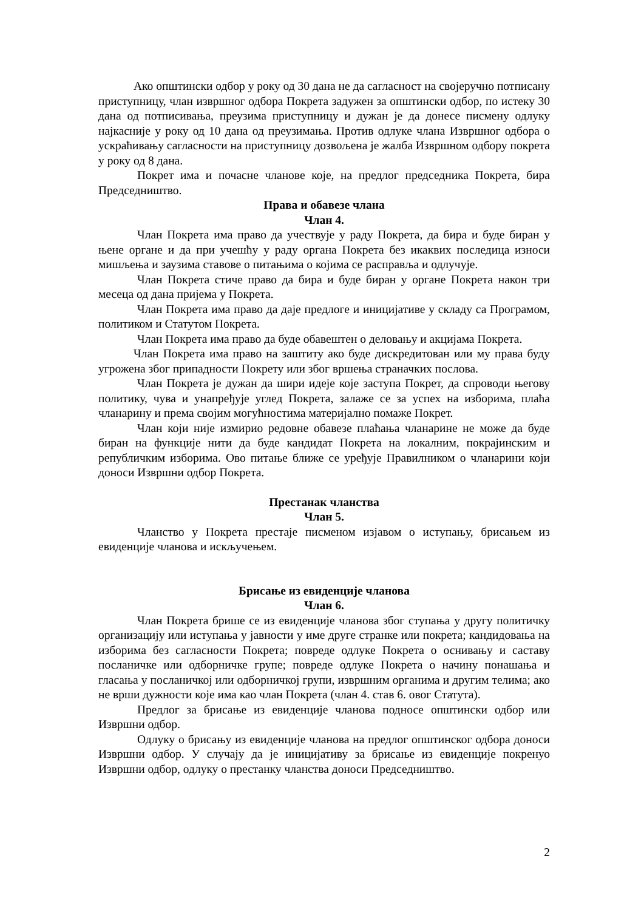Ако општински одбор у року од 30 дана не да сагласност на својеручно потписану приступницу, члан извршног одбора Покрета задужен за општински одбор, по истеку 30 дана од потписивања, преузима приступницу и дужан је да донесе писмену одлуку најкасније у року од 10 дана од преузимања. Против одлуке члана Извршног одбора о ускраћивању сагласности на приступницу дозвољена је жалба Извршном одбору покрета у року од 8 дана.
Покрет има и почасне чланове које, на предлог председника Покрета, бира Председништво.
Права и обавезе члана
Члан 4.
Члан Покрета има право да учествује у раду Покрета, да бира и буде биран у њене органе и да при учешћу у раду органа Покрета без икаквих последица износи мишљења и заузима ставове о питањима о којима се расправља и одлучује.
Члан Покрета стиче право да бира и буде биран у органе Покрета након три месеца од дана пријема у Покрета.
Члан Покрета има право да даје предлоге и иницијативе у складу са Програмом, политиком и Статутом Покрета.
Члан Покрета има право да буде обавештен о деловању и акцијама Покрета.
Члан Покрета има право на заштиту ако буде дискредитован или му права буду угрожена због припадности Покрету или због вршења страначких послова.
Члан Покрета је дужан да шири идеје које заступа Покрет, да спроводи његову политику, чува и унапређује углед Покрета, залаже се за успех на изборима, плаћа чланарину и према својим могућностима материјално помаже Покрет.
Члан који није измирио редовне обавезе плаћања чланарине не може да буде биран на функције нити да буде кандидат Покрета на локалним, покрајинским и републичким изборима. Ово питање ближе се уређује Правилником о чланарини који доноси Извршни одбор Покрета.
Престанак чланства
Члан 5.
Чланство у Покрета престаје писменом изјавом о иступању, брисањем из евиденције чланова и искључењем.
Брисање из евиденције чланова
Члан 6.
Члан Покрета брише се из евиденције чланова због ступања у другу политичку организацију или иступања у јавности у име друге странке или покрета; кандидовања на изборима без сагласности Покрета; повреде одлуке Покрета о оснивању и саставу посланичке или одборничке групе; повреде одлуке Покрета о начину понашања и гласања у посланичкој или одборничкој групи, извршним органима и другим телима; ако не врши дужности које има као члан Покрета (члан 4. став 6. овог Статута).
Предлог за брисање из евиденције чланова подносе општински одбор или Извршни одбор.
Одлуку о брисању из евиденције чланова на предлог општинског одбора доноси Извршни одбор. У случају да је иницијативу за брисање из евиденције покренуо Извршни одбор, одлуку о престанку чланства доноси Председништво.
2